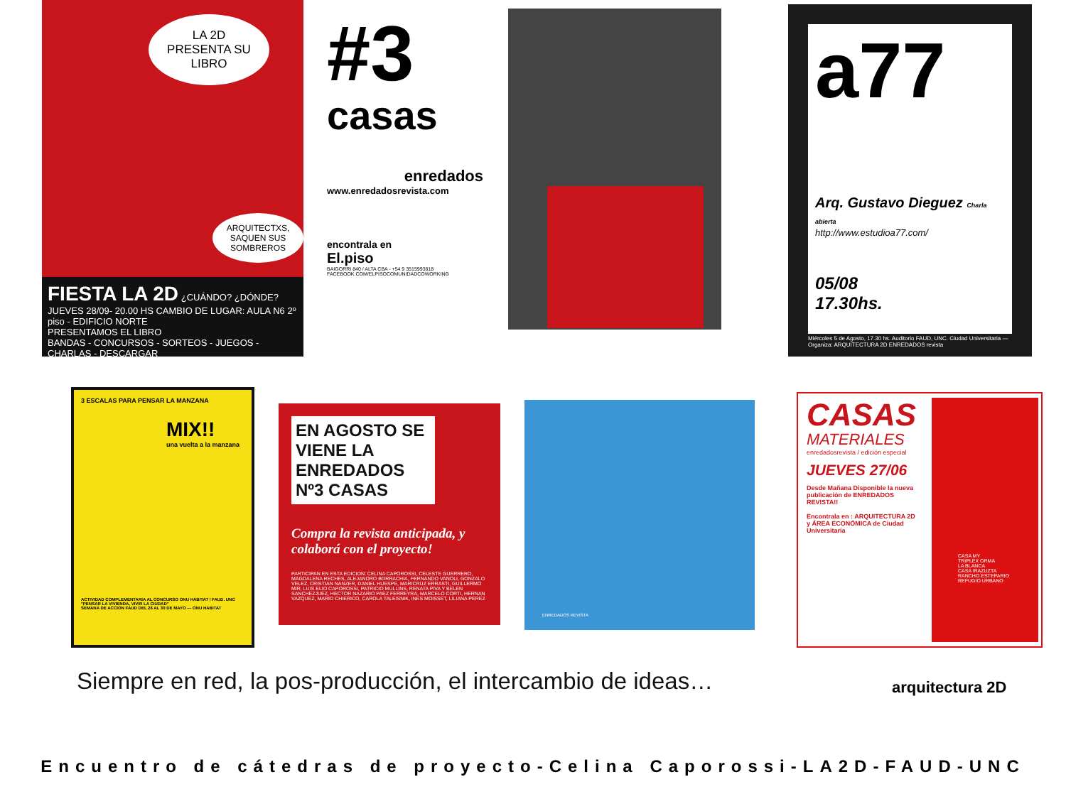LA 2D PRESENTA SU LIBRO
ARQUITECTXS, SAQUEN SUS SOMBREROS
FIESTA LA 2D ¿CUÁNDO? ¿DÓNDE? JUEVES 28/09- 20.00 HS CAMBIO DE LUGAR: AULA N6 2º piso - EDIFICIO NORTE
PRESENTAMOS EL LIBRO
BANDAS - CONCURSOS - SORTEOS - JUEGOS - CHARLAS - DESCARGAR
#3
casas
enredados
www.enredadosrevista.com
encontrala en
El.piso
BAIGORRI 840 / ALTA CBA - +54 9 3515993818
FACEBOOK.COM/ELPISOCOMUNIDADCOWORKING
a77
Arq. Gustavo Dieguez Charla abierta
http://www.estudioa77.com/
05/08
17.30hs.
Miércoles 5 de Agosto, 17.30 hs. Auditorio FAUD, UNC. Ciudad Universitaria — Organiza: ARQUITECTURA 2D ENREDADOS revista
3 ESCALAS PARA PENSAR LA MANZANA
MIX!!
una vuelta a la manzana
ACTIVIDAD COMPLEMENTARIA AL CONCURSO ONU HÁBITAT / FAUD. UNC "PENSAR LA VIVIENDA, VIVIR LA CIUDAD"
SEMANA DE ACCION FAUD DEL 26 AL 30 DE MAYO — ONU HABITAT
EN AGOSTO SE VIENE LA ENREDADOS Nº3 CASAS
Compra la revista anticipada, y colaborá con el proyecto!
PARTICIPAN EN ESTA EDICION: CELINA CAPOROSSI, CELESTE GUERRERO, MAGDALENA RECHES, ALEJANDRO BORRACHIA, FERNANDO VANOLI, GONZALO VELEZ, CRISTIAN NANZER, DANIEL HUESPE, MARICRUZ ERRASTI, GUILLERMO MIR, LUIS ELIO CAPOROSSI, PATRICIO MULLINS, RENATA PIVA Y BELEN SANCHEZJUEZ, HECTOR NAZARIO PAEZ FERREYRA, MARCELO CORTI, HERNAN VAZQUEZ, MARIO CHIERICO, CAROLA TALEISNIK, INES MOISSET, LILIANA PEREZ
ENREDADOS REVISTA
CASAS
MATERIALES
enredadosrevista / edición especial
JUEVES 27/06
Desde Mañana Disponible la nueva publicación de ENREDADOS REVISTA!!
Encontrala en : ARQUITECTURA 2D y ÁREA ECONÓMICA de Ciudad Universitaria
CASA MY
TRIPLEX ORMA
LA BLANCA
CASA IRAZUZTA
RANCHO ESTEPARIO
REFUGIO URBANO
Siempre en red, la pos-producción, el intercambio de ideas…
arquitectura 2D
Encuentro de cátedras de proyecto-Celina Caporossi-LA2D-FAUD-UNC